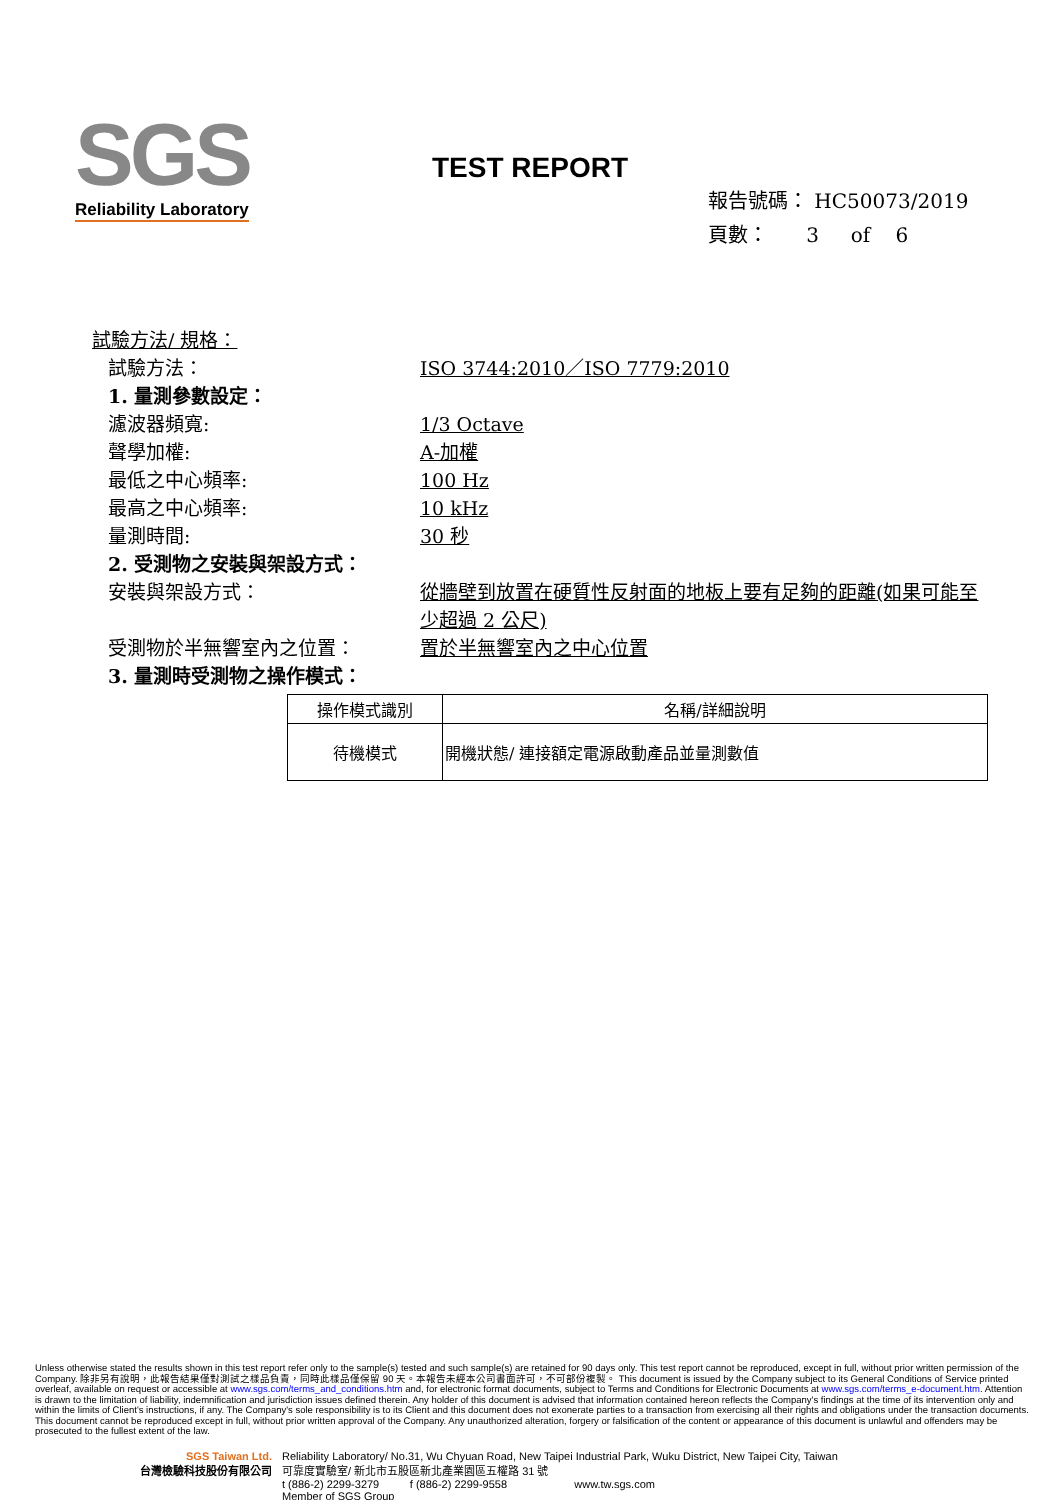SGS
Reliability Laboratory
TEST REPORT
報告號碼： HC50073/2019
頁數： 3 of 6
試驗方法/ 規格：
試驗方法： ISO 3744:2010／ISO 7779:2010
1. 量測參數設定：
濾波器頻寬: 1/3 Octave
聲學加權: A-加權
最低之中心頻率: 100 Hz
最高之中心頻率: 10 kHz
量測時間: 30 秒
2. 受測物之安裝與架設方式：
安裝與架設方式： 從牆壁到放置在硬質性反射面的地板上要有足夠的距離(如果可能至少超過 2 公尺)
受測物於半無響室內之位置： 置於半無響室內之中心位置
3. 量測時受測物之操作模式：
| 操作模式識別 | 名稱/詳細說明 |
| --- | --- |
| 待機模式 | 開機狀態/ 連接額定電源啟動產品並量測數值 |
Unless otherwise stated the results shown in this test report refer only to the sample(s) tested and such sample(s) are retained for 90 days only. This test report cannot be reproduced, except in full, without prior written permission of the Company. 除非另有說明，此報告結果僅對測試之樣品負責，同時此樣品僅保留 90 天。本報告未經本公司書面許可，不可部份複製。 This document is issued by the Company subject to its General Conditions of Service printed overleaf, available on request or accessible at www.sgs.com/terms_and_conditions.htm and, for electronic format documents, subject to Terms and Conditions for Electronic Documents at www.sgs.com/terms_e-document.htm. Attention is drawn to the limitation of liability, indemnification and jurisdiction issues defined therein. Any holder of this document is advised that information contained hereon reflects the Company's findings at the time of its intervention only and within the limits of Client's instructions, if any. The Company's sole responsibility is to its Client and this document does not exonerate parties to a transaction from exercising all their rights and obligations under the transaction documents. This document cannot be reproduced except in full, without prior written approval of the Company. Any unauthorized alteration, forgery or falsification of the content or appearance of this document is unlawful and offenders may be prosecuted to the fullest extent of the law.
SGS Taiwan Ltd.
台灣檢驗科技股份有限公司
Reliability Laboratory/ No.31, Wu Chyuan Road, New Taipei Industrial Park, Wuku District, New Taipei City, Taiwan
可靠度實驗室/ 新北市五股區新北產業園區五權路 31 號
t (886-2) 2299-3279 f (886-2) 2299-9558 www.tw.sgs.com
Member of SGS Group